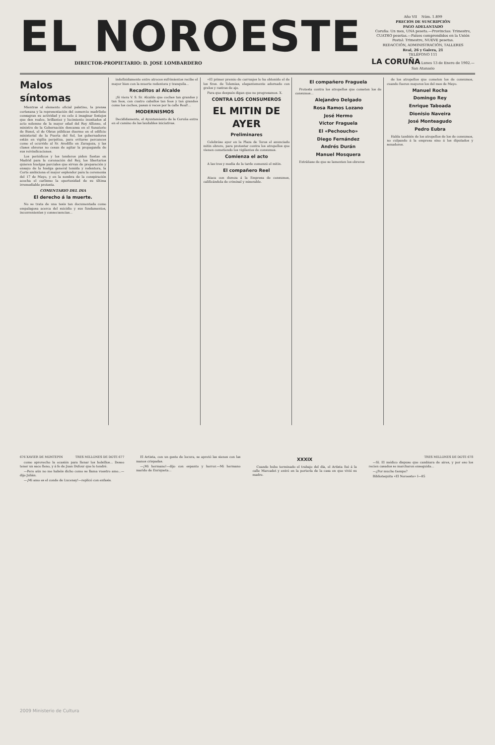EL NOROESTE
DIRECTOR-PROPIETARIO: D. JOSE LOMBARDERO
Año VII Núm. 1.899
PRECIOS DE SUSCRIPCIÓN
PAGO ADELANTADO
Coruña: Un mes, UNA peseta.—Provincias: Trimestre, CUATRO pesetas.—Países comprendidos en la Unión Postal: Trimestre, NUEVE pesetas.
REDACCIÓN, ADMINISTRACIÓN, TALLERES
Real, 26 y Galera, 21
TELÉFONO 111
LA CORUÑA Lunes 13 de Enero de 1902.—San Atanasio
Malos síntomas
Mientras el elemento oficial palatino, la prensa cortesana y la representación del comercio madrileño consagran su actividad y su celo á imaginar festejos que den realce, brillantez y lucimiento inusitados al acto solemne de la mayor edad del Rey Alfonso, el ministro de la Gobernación descansa en el Sanatorio de Busot, el de Obras públicas duerme en el edificio ministerial de la Puerta del Sol, los gobernadores están en vigilia perpétua, para evitarse percances como el ocurrido al Sr. Avedillo en Zaragoza, y las clases obreras no cesan de agitar la propaganda de sus reivindicaciones.
Los periódicos y los tenderos piden fiestas en Madrid para la coronación del Rey, los libertarios quieren huelgas parciales que sirvan de preparación y ensayo de la huelga general temida y redentora, la Corte ambiciona el mayor esplendor para la ceremonia del 17 de Mayo, y en la sombra de la conspiración acecha el carlismo la oportunidad de su última irremediable protesta.
COMENTARIO DEL DIA
El derecho á la muerte.
No se trata de una tesis tan documentada como empalagosa acerca del suicidio y sus fundamentos, inconvenientes y consecuencias...
indefinidamente entre atroces sufrimientos recibe el mayor bien con la muerte redentora y tranquila...
Recaditos al Alcalde
¡Si viera V. S. Sr. Alcalde que coches tan grandes y tan feos, con cuatro caballos tan feos y tan grandes como los coches, pasan á veces por la calle Real!...
MODERNISMOS
Decididamente, el Ayuntamiento de la Coruña entra en el camino de las laudables iniciativas.
«El primer premio de carruajes lo ha obtenido el de los Sres. de Tolemias, elegantemente adornado con grelos y rastras de ajo.
Para que después digan que no progresamos. X.
CONTRA LOS CONSUMEROS
EL MITIN DE AYER
Preliminares
Celebróse ayer en la Plaza de Toros el anunciado mitin obrero, para protestar contra los atropellos que vienen cometiendo los vigilantes de consumos.
Comienza el acto
A las tres y media de la tarde comenzó el mitin.
El compañero Reel
Ataca con dureza á la Empresa de consumos, calificándola de criminal y miserable.
El compañero Fraguela
Protesta contra los atropellos que cometen los de consumos...
Alejandro Delgado
Rosa Ramos Lozano
José Hermo
Víctor Fraguela
El «Pechoucho»
Diego Fernández
Andrés Durán
Manuel Mosquera
Extráñase de que se lamenten los obreros
de los atropellos que cometen los de consumos, cuando fueron mayores los del mes de Mayo.
Manuel Rocha
Domingo Rey
Enrique Taboada
Dionisio Naveira
José Monteagudo
Pedro Eubra
Habla también de los atropellos de los de consumos, no culpando á la empresa sino á los diputados y senadores.
676 XAVIER DE MONTEPIN TRES MILLONES DE DOTE 677
como aprovecho la ocasión para llenar los bolsillos... Deseo tener un saco lleno, y á fe de Juan Dufour que lo tendré.
—Pero aún no me habéis dicho como se llama vuestro amo...—dijo Julián.
—¡Mi amo es el conde de Lucenay!—replicó con enfasis.
El Artista, con un gesto de locura, se apretó las sienes con las manos crispadas.
—¡Mi hermano!—dijo con espanto y horror.—Mi hermano marido de Enriqueta...
XXXIX
Cuando hubo terminado el trabajo del día, el Artista fué á la calle Marcadet y entró en la portería de la casa en que vivió su madre.
TRES MILLONES DE DOTE 678
—Sí. El médico dispuso que cambiara de aires, y por eso los recien casados se marcharon enseguida...
—¿Por mucho tiempo?
Bibliotequita «El Noroeste» I—85
2009 Ministerio de Cultura